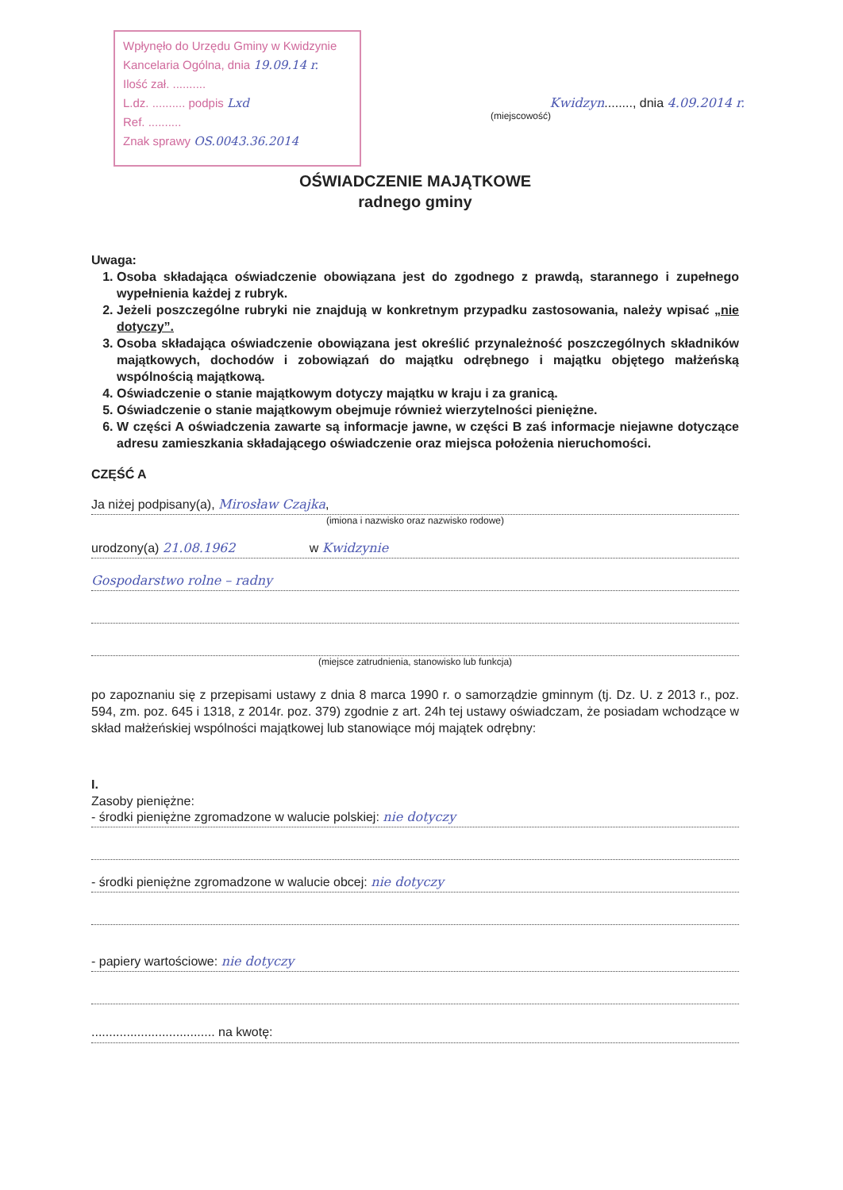Wpłynęło do Urzędu Gminy w Kwidzynie
Kancelaria Ogólna, dnia 19.09.14 r.
Ilość zał. ..........
L.dz. .......... podpis Lxd
Ref. ..........
Znak sprawy OS.0043.36.2014
Kwidzyn........, dnia 4.09.2014 r.
(miejscowość)
OŚWIADCZENIE MAJĄTKOWE
radnego gminy
Uwaga:
1. Osoba składająca oświadczenie obowiązana jest do zgodnego z prawdą, starannego i zupełnego wypełnienia każdej z rubryk.
2. Jeżeli poszczególne rubryki nie znajdują w konkretnym przypadku zastosowania, należy wpisać „nie dotyczy”.
3. Osoba składająca oświadczenie obowiązana jest określić przynależność poszczególnych składników majątkowych, dochodów i zobowiązań do majątku odrębnego i majątku objętego małżeńską wspólnością majątkową.
4. Oświadczenie o stanie majątkowym dotyczy majątku w kraju i za granicą.
5. Oświadczenie o stanie majątkowym obejmuje również wierzytelności pieniężne.
6. W części A oświadczenia zawarte są informacje jawne, w części B zaś informacje niejawne dotyczące adresu zamieszkania składającego oświadczenie oraz miejsca położenia nieruchomości.
CZĘŚĆ A
Ja niżej podpisany(a), Mirosław Czajka,
(imiona i nazwisko oraz nazwisko rodowe)
urodzony(a) 21.08.1962 w Kwidzynie
Gospodarstwo rolne – radny
(miejsce zatrudnienia, stanowisko lub funkcja)
po zapoznaniu się z przepisami ustawy z dnia 8 marca 1990 r. o samorządzie gminnym (tj. Dz. U. z 2013 r., poz. 594, zm. poz. 645 i 1318, z 2014r. poz. 379) zgodnie z art. 24h tej ustawy oświadczam, że posiadam wchodzące w skład małżeńskiej wspólności majątkowej lub stanowiące mój majątek odrębny:
I.
Zasoby pieniężne:
- środki pieniężne zgromadzone w walucie polskiej: nie dotyczy
- środki pieniężne zgromadzone w walucie obcej: nie dotyczy
- papiery wartościowe: nie dotyczy
................................... na kwotę: